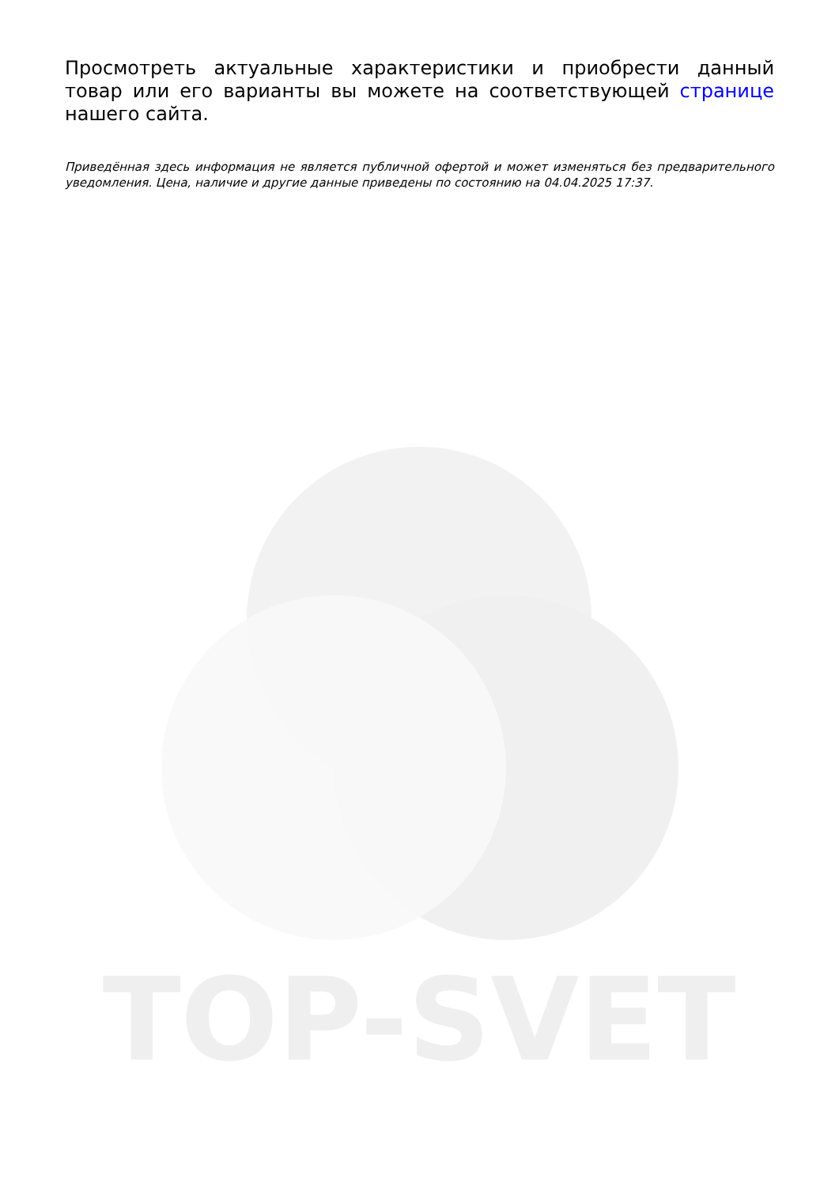TOP-SVET
Просмотреть актуальные характеристики и приобрести данный товар или его варианты вы можете на соответствующей странице нашего сайта.
Приведённая здесь информация не является публичной офертой и может изменяться без предварительного уведомления. Цена, наличие и другие данные приведены по состоянию на 04.04.2025 17:37.